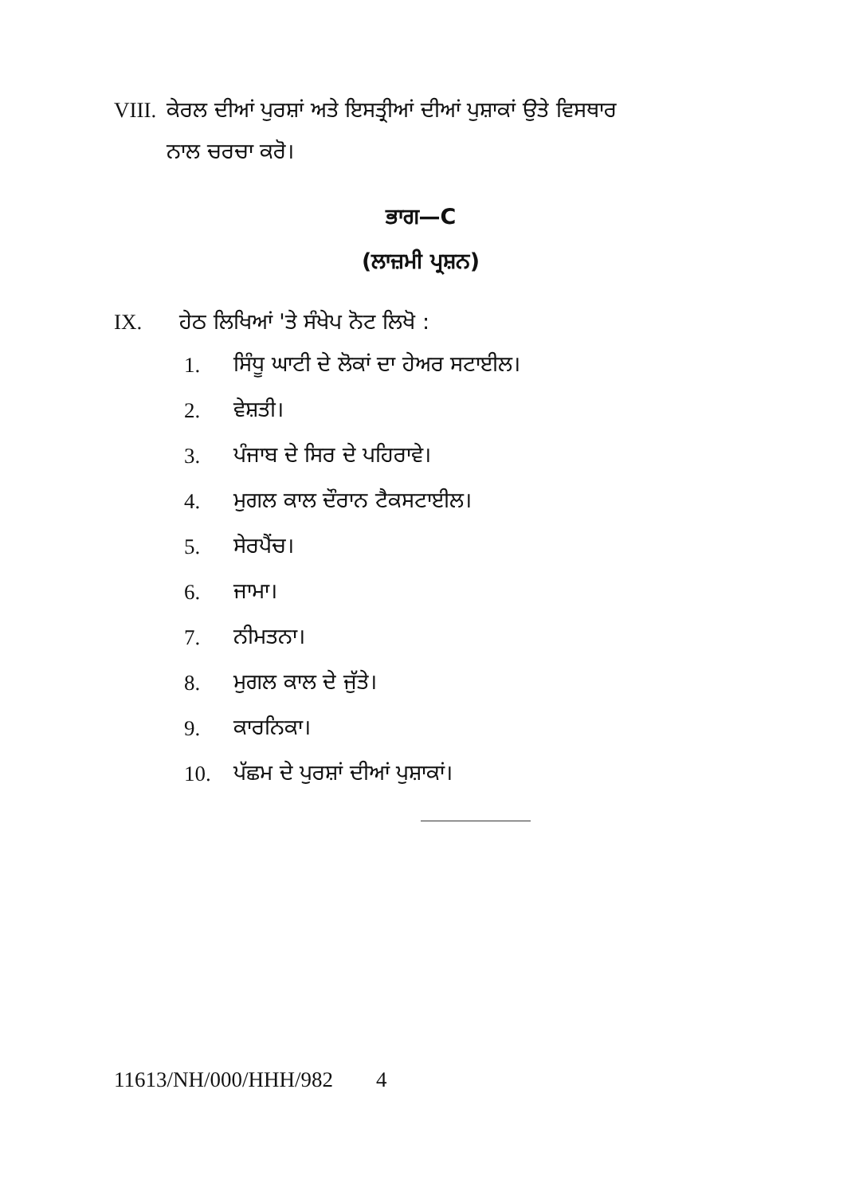VIII. ਕੇਰਲ ਦੀਆਂ ਪੁਰਸ਼ਾਂ ਅਤੇ ਇਸਤ੍ਰੀਆਂ ਦੀਆਂ ਪੁਸ਼ਾਕਾਂ ਉਤੇ ਵਿਸਥਾਰ
ਨਾਲ ਚਰਚਾ ਕਰੋ।
ਭਾਗ—C
(ਲਾਜ਼ਮੀ ਪ੍ਰਸ਼ਨ)
IX. ਹੇਠ ਲਿਖਿਆਂ 'ਤੇ ਸੰਖੇਪ ਨੋਟ ਲਿਖੋ :
1. ਸਿੰਧੂ ਘਾਟੀ ਦੇ ਲੋਕਾਂ ਦਾ ਹੇਅਰ ਸਟਾਈਲ।
2. ਵੇਸ਼ਤੀ।
3. ਪੰਜਾਬ ਦੇ ਸਿਰ ਦੇ ਪਹਿਰਾਵੇ।
4. ਮੁਗਲ ਕਾਲ ਦੌਰਾਨ ਟੈਕਸਟਾਈਲ।
5. ਸੇਰਪੈਂਚ।
6. ਜਾਮਾ।
7. ਨੀਮਤਨਾ।
8. ਮੁਗਲ ਕਾਲ ਦੇ ਜੁੱਤੇ।
9. ਕਾਰਨਿਕਾ।
10. ਪੱਛਮ ਦੇ ਪੁਰਸ਼ਾਂ ਦੀਆਂ ਪੁਸ਼ਾਕਾਂ।
11613/NH/000/HHH/982 4